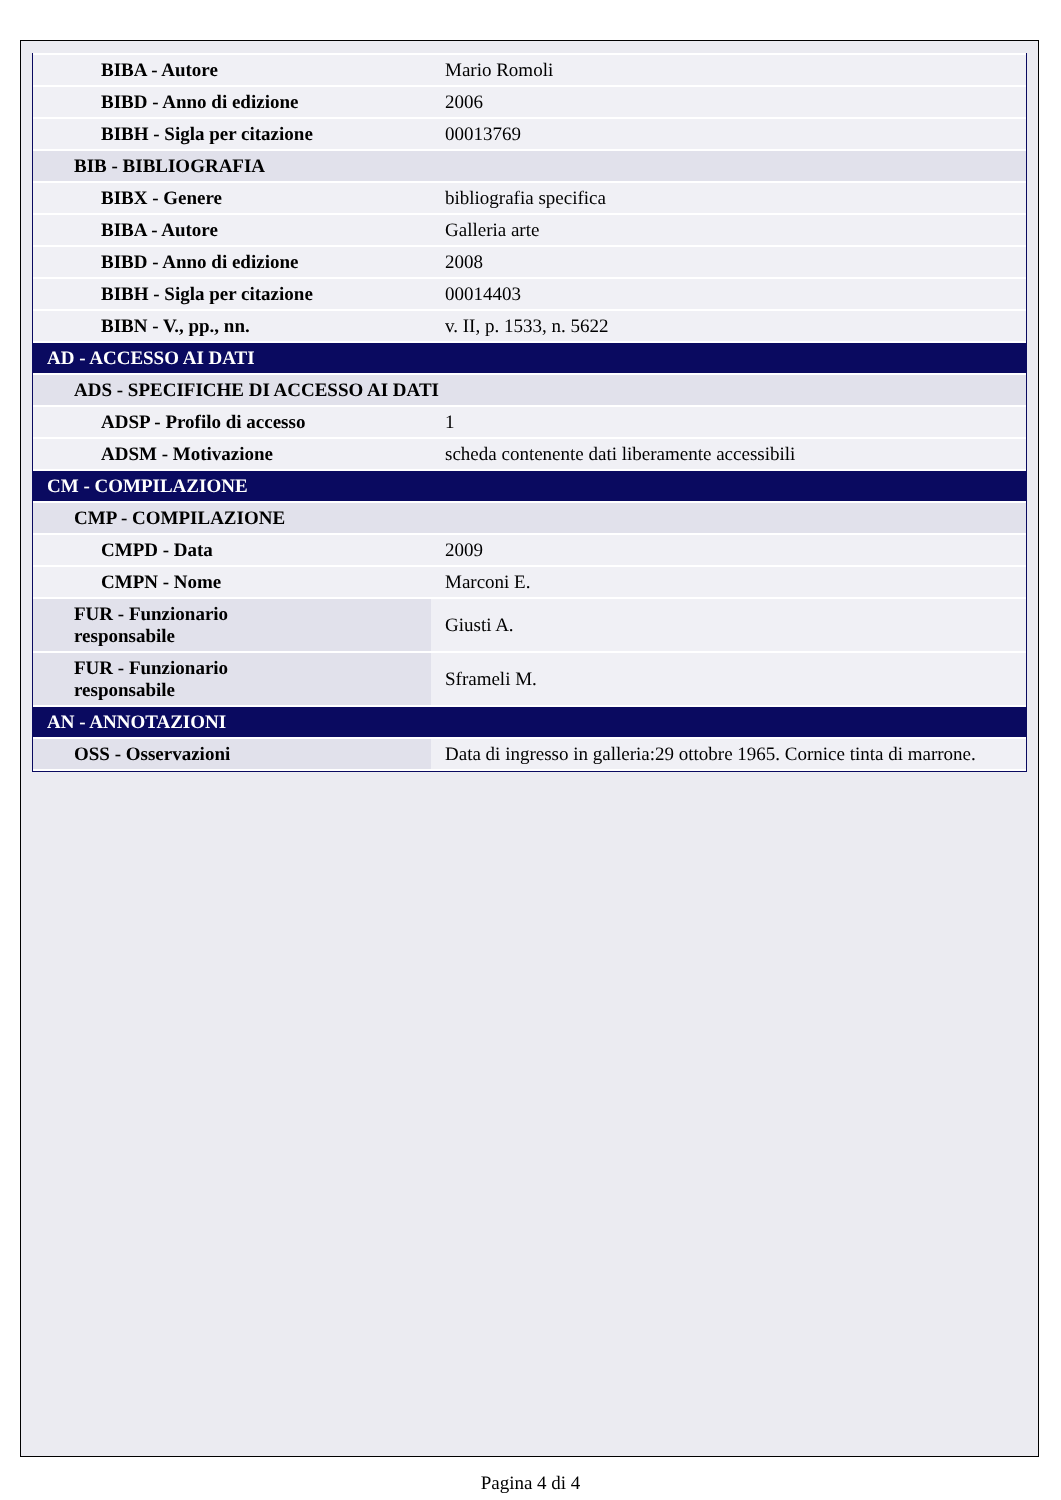| BIBA - Autore | Mario Romoli |
| BIBD - Anno di edizione | 2006 |
| BIBH - Sigla per citazione | 00013769 |
| BIB - BIBLIOGRAFIA | |
| BIBX - Genere | bibliografia specifica |
| BIBA - Autore | Galleria arte |
| BIBD - Anno di edizione | 2008 |
| BIBH - Sigla per citazione | 00014403 |
| BIBN - V., pp., nn. | v. II, p. 1533, n. 5622 |
| AD - ACCESSO AI DATI | |
| ADS - SPECIFICHE DI ACCESSO AI DATI | |
| ADSP - Profilo di accesso | 1 |
| ADSM - Motivazione | scheda contenente dati liberamente accessibili |
| CM - COMPILAZIONE | |
| CMP - COMPILAZIONE | |
| CMPD - Data | 2009 |
| CMPN - Nome | Marconi E. |
| FUR - Funzionario responsabile | Giusti A. |
| FUR - Funzionario responsabile | Sframeli M. |
| AN - ANNOTAZIONI | |
| OSS - Osservazioni | Data di ingresso in galleria:29 ottobre 1965. Cornice tinta di marrone. |
Pagina 4 di 4